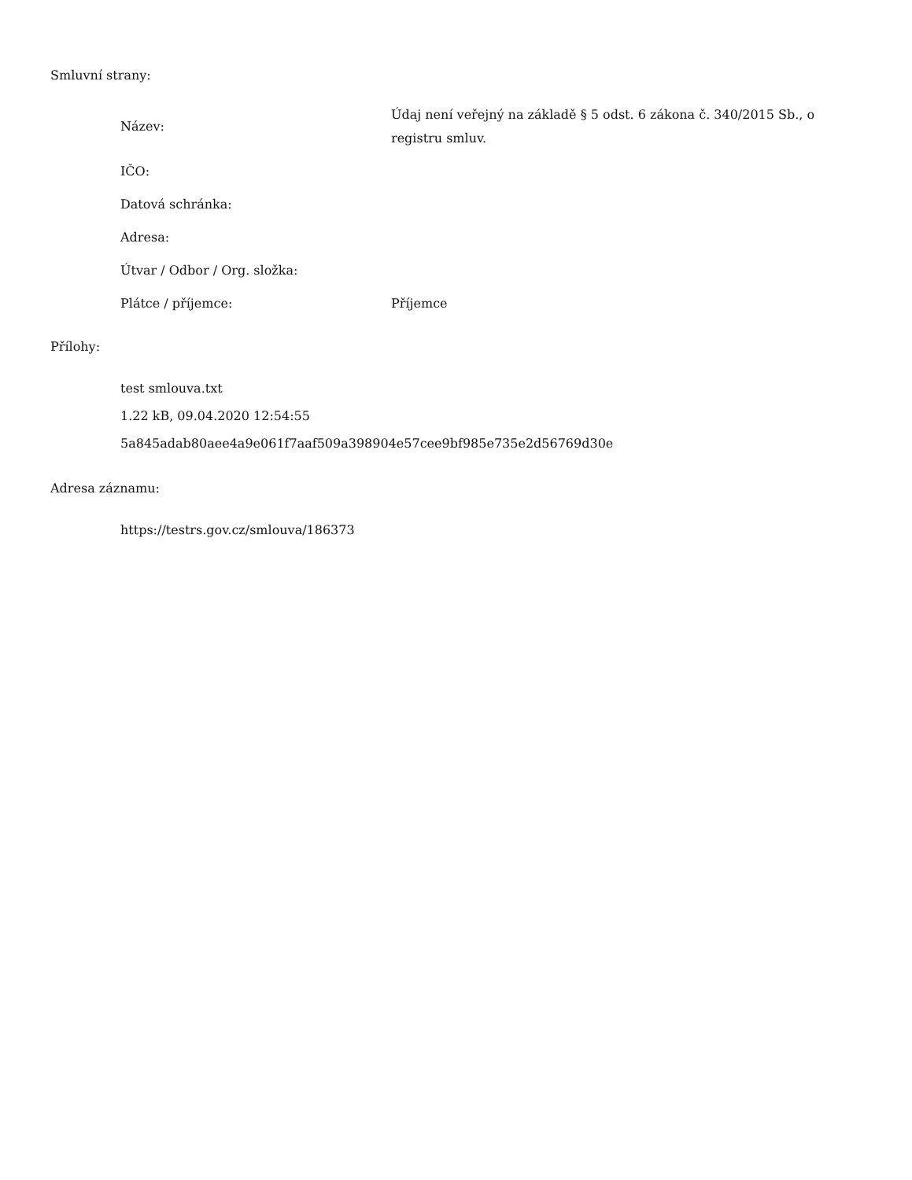Smluvní strany:
| Název: | Údaj není veřejný na základě § 5 odst. 6 zákona č. 340/2015 Sb., o registru smluv. |
| IČO: | |
| Datová schránka: | |
| Adresa: | |
| Útvar / Odbor / Org. složka: | |
| Plátce / příjemce: | Příjemce |
Přílohy:
test smlouva.txt
1.22 kB, 09.04.2020 12:54:55
5a845adab80aee4a9e061f7aaf509a398904e57cee9bf985e735e2d56769d30e
Adresa záznamu:
https://testrs.gov.cz/smlouva/186373